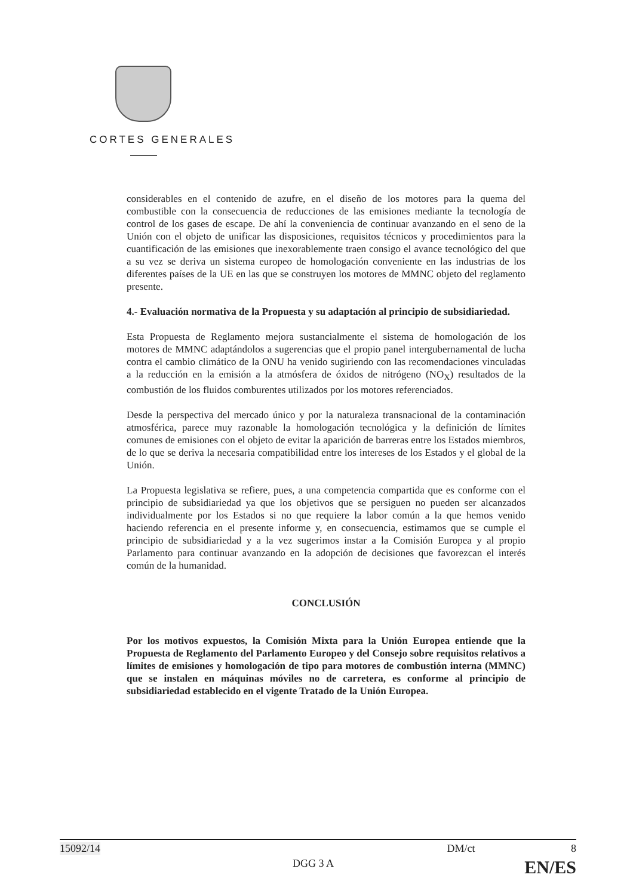CORTES GENERALES
considerables en el contenido de azufre, en el diseño de los motores para la quema del combustible con la consecuencia de reducciones de las emisiones mediante la tecnología de control de los gases de escape. De ahí la conveniencia de continuar avanzando en el seno de la Unión con el objeto de unificar las disposiciones, requisitos técnicos y procedimientos para la cuantificación de las emisiones que inexorablemente traen consigo el avance tecnológico del que a su vez se deriva un sistema europeo de homologación conveniente en las industrias de los diferentes países de la UE en las que se construyen los motores de MMNC objeto del reglamento presente.
4.- Evaluación normativa de la Propuesta y su adaptación al principio de subsidiariedad.
Esta Propuesta de Reglamento mejora sustancialmente el sistema de homologación de los motores de MMNC adaptándolos a sugerencias que el propio panel intergubernamental de lucha contra el cambio climático de la ONU ha venido sugiriendo con las recomendaciones vinculadas a la reducción en la emisión a la atmósfera de óxidos de nitrógeno (NO<sub>X</sub>) resultados de la combustión de los fluidos comburentes utilizados por los motores referenciados.
Desde la perspectiva del mercado único y por la naturaleza transnacional de la contaminación atmosférica, parece muy razonable la homologación tecnológica y la definición de límites comunes de emisiones con el objeto de evitar la aparición de barreras entre los Estados miembros, de lo que se deriva la necesaria compatibilidad entre los intereses de los Estados y el global de la Unión.
La Propuesta legislativa se refiere, pues, a una competencia compartida que es conforme con el principio de subsidiariedad ya que los objetivos que se persiguen no pueden ser alcanzados individualmente por los Estados si no que requiere la labor común a la que hemos venido haciendo referencia en el presente informe y, en consecuencia, estimamos que se cumple el principio de subsidiariedad y a la vez sugerimos instar a la Comisión Europea y al propio Parlamento para continuar avanzando en la adopción de decisiones que favorezcan el interés común de la humanidad.
CONCLUSIÓN
Por los motivos expuestos, la Comisión Mixta para la Unión Europea entiende que la Propuesta de Reglamento del Parlamento Europeo y del Consejo sobre requisitos relativos a límites de emisiones y homologación de tipo para motores de combustión interna (MMNC) que se instalen en máquinas móviles no de carretera, es conforme al principio de subsidiariedad establecido en el vigente Tratado de la Unión Europea.
15092/14 DM/ct 8
DGG 3 A EN/ES